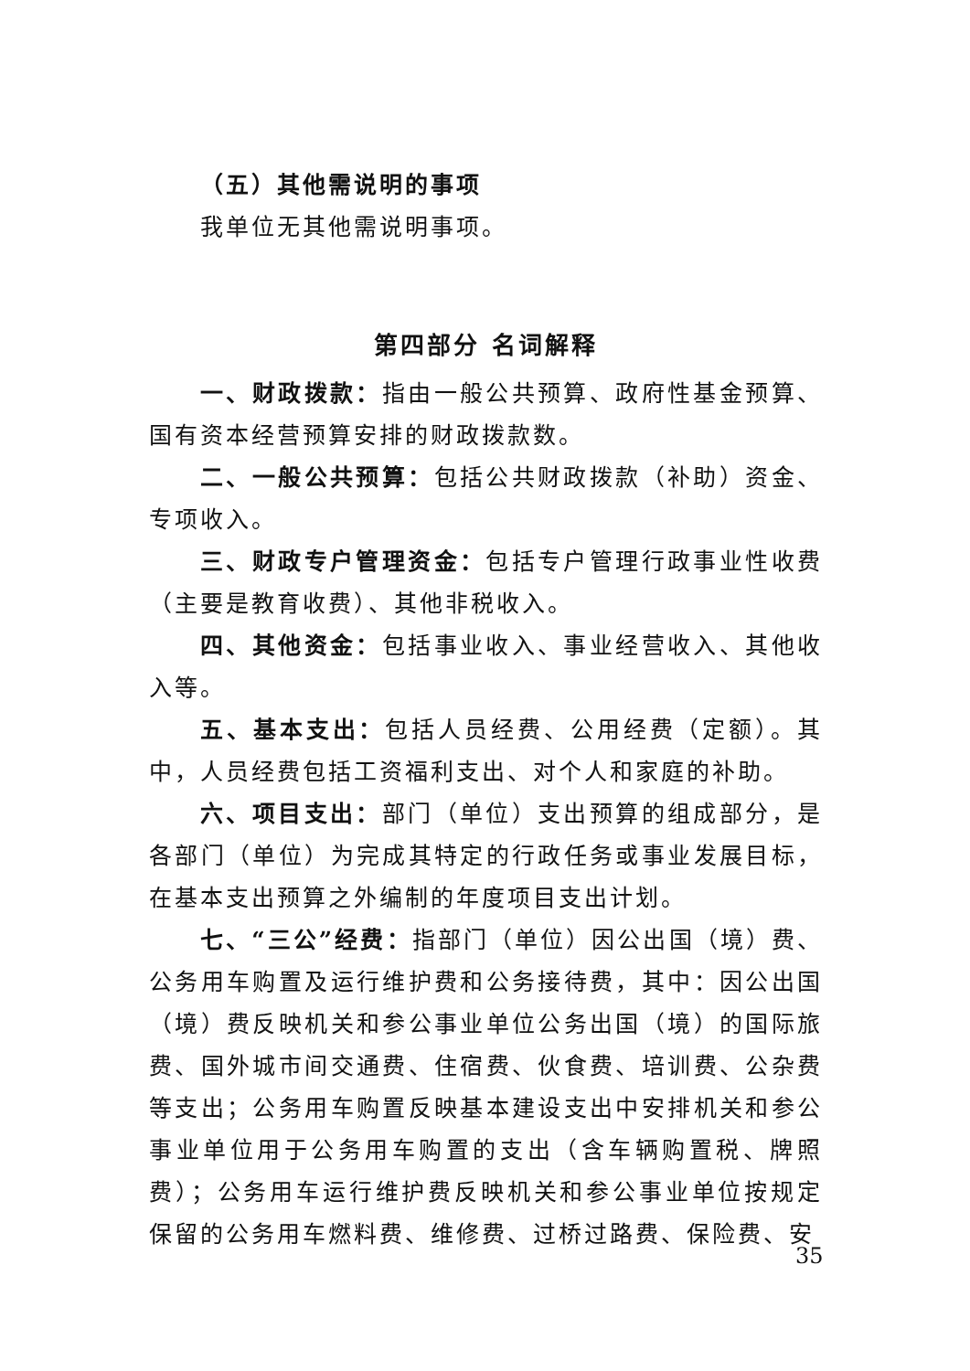（五）其他需说明的事项
我单位无其他需说明事项。
第四部分 名词解释
一、财政拨款：指由一般公共预算、政府性基金预算、国有资本经营预算安排的财政拨款数。
二、一般公共预算：包括公共财政拨款（补助）资金、专项收入。
三、财政专户管理资金：包括专户管理行政事业性收费（主要是教育收费）、其他非税收入。
四、其他资金：包括事业收入、事业经营收入、其他收入等。
五、基本支出：包括人员经费、公用经费（定额）。其中，人员经费包括工资福利支出、对个人和家庭的补助。
六、项目支出：部门（单位）支出预算的组成部分，是各部门（单位）为完成其特定的行政任务或事业发展目标，在基本支出预算之外编制的年度项目支出计划。
七、“三公”经费：指部门（单位）因公出国（境）费、公务用车购置及运行维护费和公务接待费，其中：因公出国（境）费反映机关和参公事业单位公务出国（境）的国际旅费、国外城市间交通费、住宿费、伙食费、培训费、公杂费等支出；公务用车购置反映基本建设支出中安排机关和参公事业单位用于公务用车购置的支出（含车辆购置税、牌照费）；公务用车运行维护费反映机关和参公事业单位按规定保留的公务用车燃料费、维修费、过桥过路费、保险费、安
35